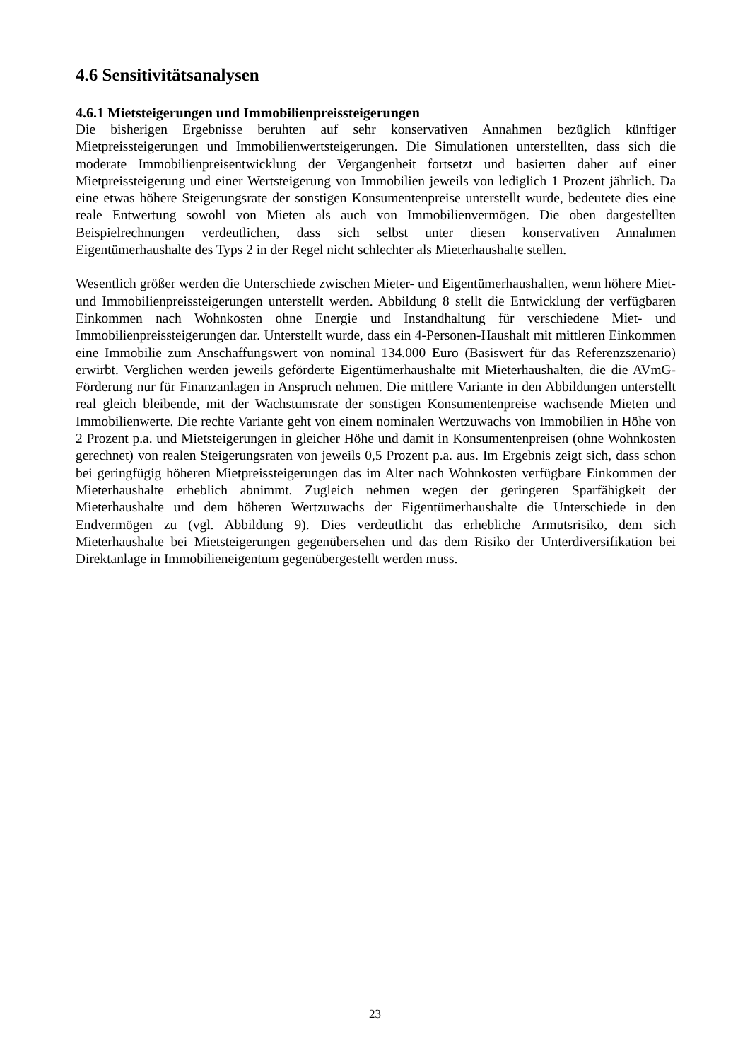4.6 Sensitivitätsanalysen
4.6.1 Mietsteigerungen und Immobilienpreissteigerungen
Die bisherigen Ergebnisse beruhten auf sehr konservativen Annahmen bezüglich künftiger Mietpreissteigerungen und Immobilienwertsteigerungen. Die Simulationen unterstellten, dass sich die moderate Immobilienpreisentwicklung der Vergangenheit fortsetzt und basierten daher auf einer Mietpreissteigerung und einer Wertsteigerung von Immobilien jeweils von lediglich 1 Prozent jährlich. Da eine etwas höhere Steigerungsrate der sonstigen Konsumentenpreise unterstellt wurde, bedeutete dies eine reale Entwertung sowohl von Mieten als auch von Immobilienvermögen. Die oben dargestellten Beispielrechnungen verdeutlichen, dass sich selbst unter diesen konservativen Annahmen Eigentümerhaushalte des Typs 2 in der Regel nicht schlechter als Mieterhaushalte stellen.
Wesentlich größer werden die Unterschiede zwischen Mieter- und Eigentümerhaushalten, wenn höhere Miet- und Immobilienpreissteigerungen unterstellt werden. Abbildung 8 stellt die Entwicklung der verfügbaren Einkommen nach Wohnkosten ohne Energie und Instandhaltung für verschiedene Miet- und Immobilienpreissteigerungen dar. Unterstellt wurde, dass ein 4-Personen-Haushalt mit mittleren Einkommen eine Immobilie zum Anschaffungswert von nominal 134.000 Euro (Basiswert für das Referenzszenario) erwirbt. Verglichen werden jeweils geförderte Eigentümerhaushalte mit Mieterhaushalten, die die AVmG-Förderung nur für Finanzanlagen in Anspruch nehmen. Die mittlere Variante in den Abbildungen unterstellt real gleich bleibende, mit der Wachstumsrate der sonstigen Konsumentenpreise wachsende Mieten und Immobilienwerte. Die rechte Variante geht von einem nominalen Wertzuwachs von Immobilien in Höhe von 2 Prozent p.a. und Mietsteigerungen in gleicher Höhe und damit in Konsumentenpreisen (ohne Wohnkosten gerechnet) von realen Steigerungsraten von jeweils 0,5 Prozent p.a. aus. Im Ergebnis zeigt sich, dass schon bei geringfügig höheren Mietpreissteigerungen das im Alter nach Wohnkosten verfügbare Einkommen der Mieterhaushalte erheblich abnimmt. Zugleich nehmen wegen der geringeren Sparfähigkeit der Mieterhaushalte und dem höheren Wertzuwachs der Eigentümerhaushalte die Unterschiede in den Endvermögen zu (vgl. Abbildung 9). Dies verdeutlicht das erhebliche Armutsrisiko, dem sich Mieterhaushalte bei Mietsteigerungen gegenübersehen und das dem Risiko der Unterdiversifikation bei Direktanlage in Immobilieneigentum gegenübergestellt werden muss.
23